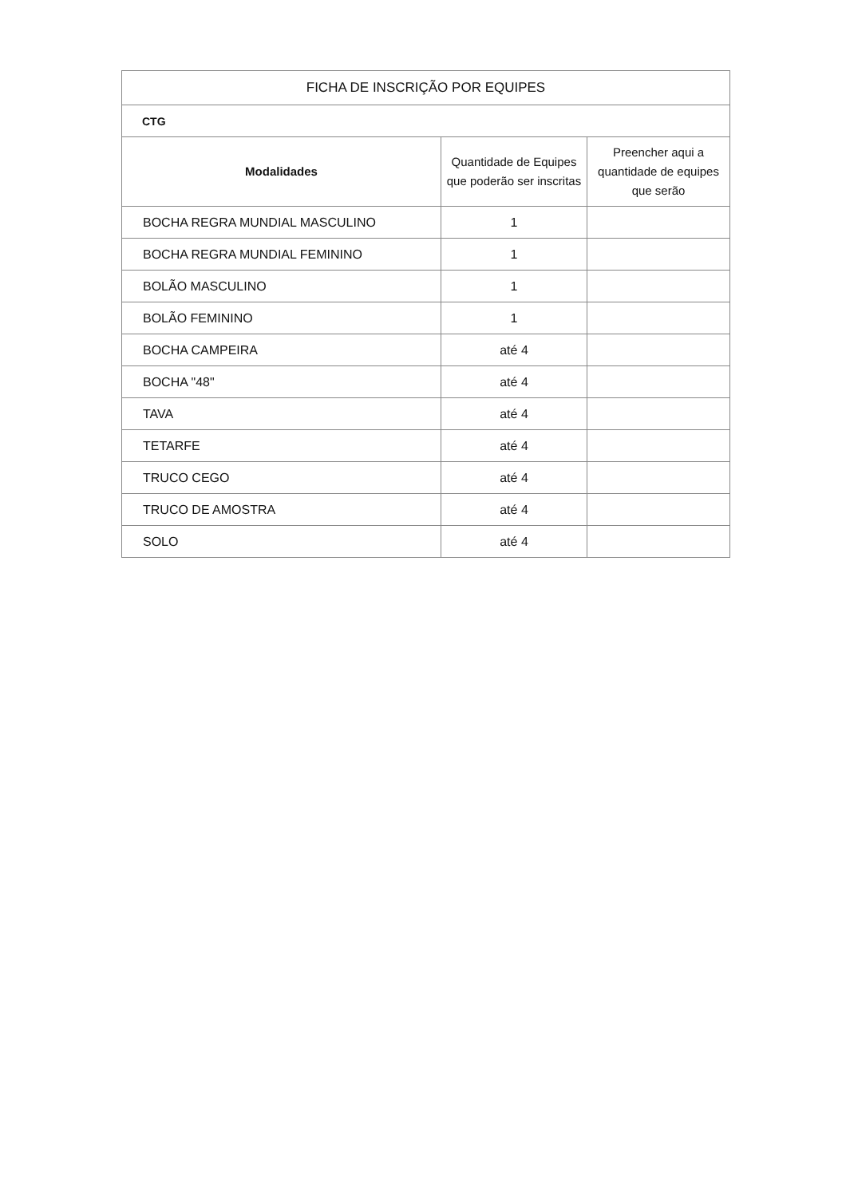| FICHA DE INSCRIÇÃO POR EQUIPES | | |
| --- | --- | --- |
| CTG | | |
| Modalidades | Quantidade de Equipes que poderão ser inscritas | Preencher aqui a quantidade de equipes que serão |
| BOCHA REGRA MUNDIAL MASCULINO | 1 | |
| BOCHA REGRA MUNDIAL FEMININO | 1 | |
| BOLÃO MASCULINO | 1 | |
| BOLÃO FEMININO | 1 | |
| BOCHA CAMPEIRA | até 4 | |
| BOCHA "48" | até 4 | |
| TAVA | até 4 | |
| TETARFE | até 4 | |
| TRUCO CEGO | até 4 | |
| TRUCO DE AMOSTRA | até 4 | |
| SOLO | até 4 | |